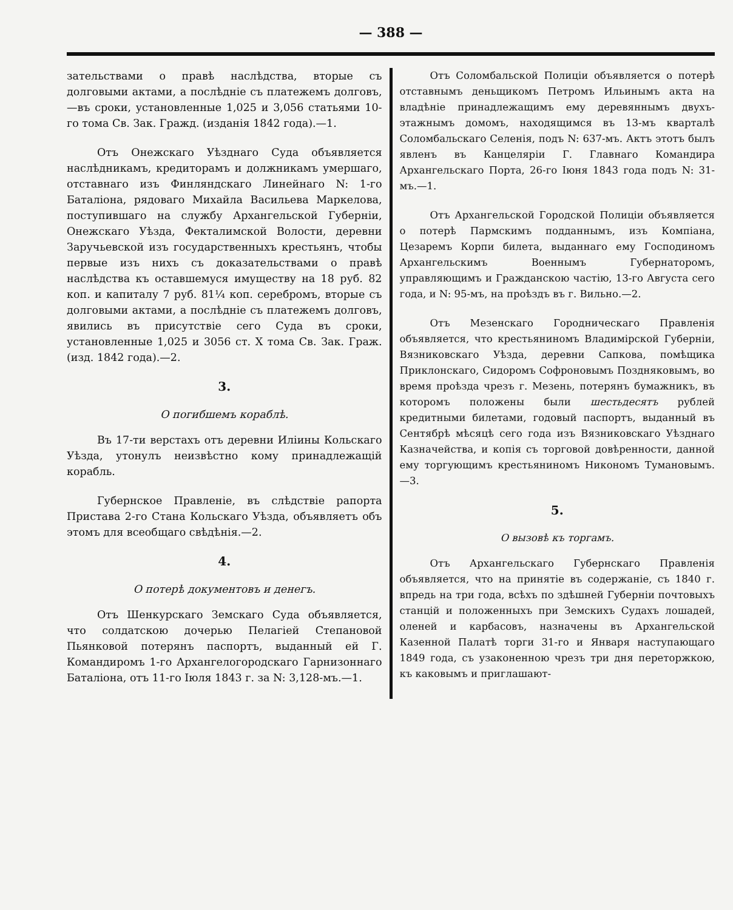— 388 —
зательствами о правѣ наслѣдства, вторые съ долговыми актами, а послѣдніе съ платежемъ долговъ,—въ сроки, установленные 1,025 и 3,056 статьями 10-го тома Св. Зак. Гражд. (изданія 1842 года).—1.
Отъ Онежскаго Уѣзднаго Суда объявляется наслѣдникамъ, кредиторамъ и должникамъ умершаго, отставнаго изъ Финляндскаго Линейнаго N: 1-го Баталіона, рядоваго Михайла Васильева Маркелова, поступившаго на службу Архангельской Губерніи, Онежскаго Уѣзда, Фекталимской Волости, деревни Заручьевской изъ государственныхъ крестьянъ, чтобы первые изъ нихъ съ доказательствами о правѣ наслѣдства къ оставшемуся имуществу на 18 руб. 82 коп. и капиталу 7 руб. 81¼ коп. серебромъ, вторые съ долговыми актами, а послѣдніе съ платежемъ долговъ, явились въ присутствіе сего Суда въ сроки, установленные 1,025 и 3056 ст. X тома Св. Зак. Граж. (изд. 1842 года).—2.
3.
О погибшемъ кораблѣ.
Въ 17-ти верстахъ отъ деревни Иліины Кольскаго Уѣзда, утонулъ неизвѣстно кому принадлежащій корабль.
Губернское Правленіе, въ слѣдствіе рапорта Пристава 2-го Стана Кольскаго Уѣзда, объявляетъ объ этомъ для всеобщаго свѣдѣнія.—2.
4.
О потерѣ документовъ и денегъ.
Отъ Шенкурскаго Земскаго Суда объявляется, что солдатскою дочерью Пелагіей Степановой Пьянковой потерянъ паспортъ, выданный ей Г. Командиромъ 1-го Архангелогородскаго Гарнизоннаго Баталіона, отъ 11-го Іюля 1843 г. за N: 3,128-мъ.—1.
Отъ Соломбальской Полиціи объявляется о потерѣ отставнымъ деньщикомъ Петромъ Ильинымъ акта на владѣніе принадлежащимъ ему деревяннымъ двухъ-этажнымъ домомъ, находящимся въ 13-мъ кварталѣ Соломбальскаго Селенія, подъ N: 637-мъ. Актъ этотъ былъ явленъ въ Канцеляріи Г. Главнаго Командира Архангельскаго Порта, 26-го Іюня 1843 года подъ N: 31-мъ.—1.
Отъ Архангельской Городской Полиціи объявляется о потерѣ Пармскимъ подданнымъ, изъ Компіана, Цезаремъ Корпи билета, выданнаго ему Господиномъ Архангельскимъ Военнымъ Губернаторомъ, управляющимъ и Гражданскою частію, 13-го Августа сего года, и N: 95-мъ, на проѣздъ въ г. Вильно.—2.
Отъ Мезенскаго Городническаго Правленія объявляется, что крестьяниномъ Владимірской Губерніи, Вязниковскаго Уѣзда, деревни Сапкова, помѣщика Приклонскаго, Сидоромъ Софроновымъ Поздняковымъ, во время проѣзда чрезъ г. Мезень, потерянъ бумажникъ, въ которомъ положены были шестьдесятъ рублей кредитными билетами, годовый паспортъ, выданный въ Сентябрѣ мѣсяцѣ сего года изъ Вязниковскаго Уѣзднаго Казначейства, и копія съ торговой довѣренности, данной ему торгующимъ крестьяниномъ Никономъ Тумановымъ.—3.
5.
О вызовѣ къ торгамъ.
Отъ Архангельскаго Губернскаго Правленія объявляется, что на принятіе въ содержаніе, съ 1840 г. впредь на три года, всѣхъ по здѣшней Губерніи почтовыхъ станцій и положенныхъ при Земскихъ Судахъ лошадей, оленей и карбасовъ, назначены въ Архангельской Казенной Палатѣ торги 31-го и Января наступающаго 1849 года, съ узаконенною чрезъ три дня переторжкою, къ каковымъ и приглашают-